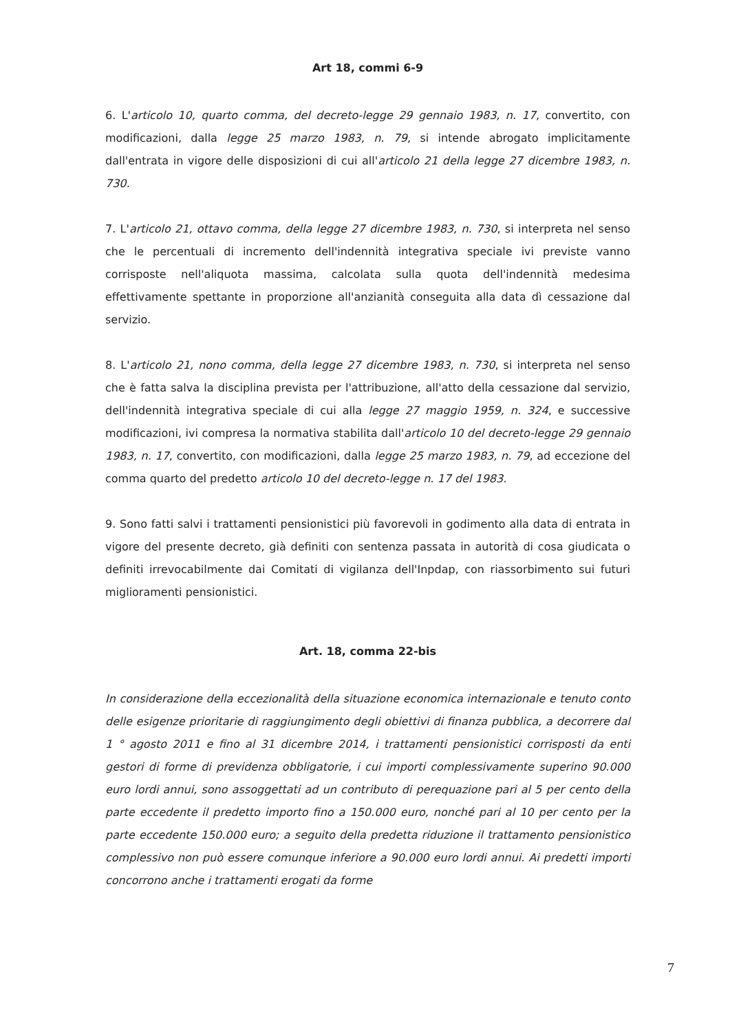Art 18, commi 6-9
6. L'articolo 10, quarto comma, del decreto-legge 29 gennaio 1983, n. 17, convertito, con modificazioni, dalla legge 25 marzo 1983, n. 79, si intende abrogato implicitamente dall'entrata in vigore delle disposizioni di cui all'articolo 21 della legge 27 dicembre 1983, n. 730.
7. L'articolo 21, ottavo comma, della legge 27 dicembre 1983, n. 730, si interpreta nel senso che le percentuali di incremento dell'indennità integrativa speciale ivi previste vanno corrisposte nell'aliquota massima, calcolata sulla quota dell'indennità medesima effettivamente spettante in proporzione all'anzianità conseguita alla data dì cessazione dal servizio.
8. L'articolo 21, nono comma, della legge 27 dicembre 1983, n. 730, si interpreta nel senso che è fatta salva la disciplina prevista per l'attribuzione, all'atto della cessazione dal servizio, dell'indennità integrativa speciale di cui alla legge 27 maggio 1959, n. 324, e successive modificazioni, ivi compresa la normativa stabilita dall'articolo 10 del decreto-legge 29 gennaio 1983, n. 17, convertito, con modificazioni, dalla legge 25 marzo 1983, n. 79, ad eccezione del comma quarto del predetto articolo 10 del decreto-legge n. 17 del 1983.
9. Sono fatti salvi i trattamenti pensionistici più favorevoli in godimento alla data di entrata in vigore del presente decreto, già definiti con sentenza passata in autorità di cosa giudicata o definiti irrevocabilmente dai Comitati di vigilanza dell'Inpdap, con riassorbimento sui futuri miglioramenti pensionistici.
Art. 18, comma 22-bis
In considerazione della eccezionalità della situazione economica internazionale e tenuto conto delle esigenze prioritarie di raggiungimento degli obiettivi di finanza pubblica, a decorrere dal 1 ° agosto 2011 e fino al 31 dicembre 2014, i trattamenti pensionistici corrisposti da enti gestori di forme di previdenza obbligatorie, i cui importi complessivamente superino 90.000 euro lordi annui, sono assoggettati ad un contributo di perequazione pari al 5 per cento della parte eccedente il predetto importo fino a 150.000 euro, nonché pari al 10 per cento per la parte eccedente 150.000 euro; a seguito della predetta riduzione il trattamento pensionistico complessivo non può essere comunque inferiore a 90.000 euro lordi annui. Ai predetti importi concorrono anche i trattamenti erogati da forme
7